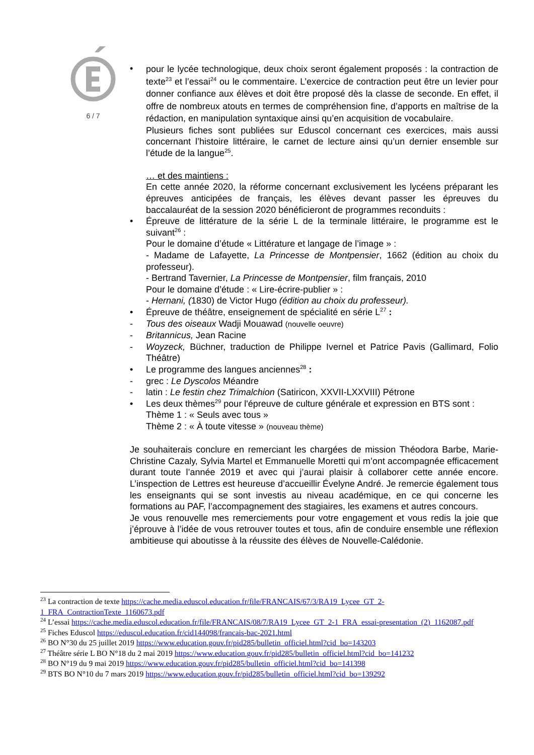6 / 7
•
pour le lycée technologique, deux choix seront également proposés : la contraction de texte<sup>23</sup> et l’essai<sup>24</sup> ou le commentaire. L’exercice de contraction peut être un levier pour donner confiance aux élèves et doit être proposé dès la classe de seconde. En effet, il offre de nombreux atouts en termes de compréhension fine, d’apports en maîtrise de la rédaction, en manipulation syntaxique ainsi qu’en acquisition de vocabulaire.
Plusieurs fiches sont publiées sur Eduscol concernant ces exercices, mais aussi concernant l’histoire littéraire, le carnet de lecture ainsi qu’un dernier ensemble sur l’étude de la langue<sup>25</sup>.
… et des maintiens :
En cette année 2020, la réforme concernant exclusivement les lycéens préparant les épreuves anticipées de français, les élèves devant passer les épreuves du baccalauréat de la session 2020 bénéficieront de programmes reconduits :
• Épreuve de littérature de la série L de la terminale littéraire, le programme est le suivant<sup>26</sup> :
Pour le domaine d’étude « Littérature et langage de l’image » :
- Madame de Lafayette, La Princesse de Montpensier, 1662 (édition au choix du professeur).
- Bertrand Tavernier, La Princesse de Montpensier, film français, 2010
Pour le domaine d’étude : « Lire-écrire-publier » :
- Hernani, (1830) de Victor Hugo (édition au choix du professeur).
• Épreuve de théâtre, enseignement de spécialité en série L<sup>27</sup> :
- Tous des oiseaux Wadji Mouawad (nouvelle oeuvre)
- Britannicus, Jean Racine
- Woyzeck, Büchner, traduction de Philippe Ivernel et Patrice Pavis (Gallimard, Folio Théâtre)
• Le programme des langues anciennes<sup>28</sup> :
- grec : Le Dyscolos Méandre
- latin : Le festin chez Trimalchion (Satiricon, XXVII-LXXVIII) Pétrone
• Les deux thèmes<sup>29</sup> pour l'épreuve de culture générale et expression en BTS sont :
Thème 1 : « Seuls avec tous »
Thème 2 : « À toute vitesse » (nouveau thème)
Je souhaiterais conclure en remerciant les chargées de mission Théodora Barbe, Marie-Christine Cazaly, Sylvia Martel et Emmanuelle Moretti qui m’ont accompagnée efficacement durant toute l’année 2019 et avec qui j’aurai plaisir à collaborer cette année encore. L’inspection de Lettres est heureuse d’accueillir Évelyne André. Je remercie également tous les enseignants qui se sont investis au niveau académique, en ce qui concerne les formations au PAF, l’accompagnement des stagiaires, les examens et autres concours.
Je vous renouvelle mes remerciements pour votre engagement et vous redis la joie que j’éprouve à l’idée de vous retrouver toutes et tous, afin de conduire ensemble une réflexion ambitieuse qui aboutisse à la réussite des élèves de Nouvelle-Calédonie.
<sup>23</sup> La contraction de texte https://cache.media.eduscol.education.fr/file/FRANCAIS/67/3/RA19_Lycee_GT_2-1_FRA_ContractionTexte_1160673.pdf
<sup>24</sup> L’essai https://cache.media.eduscol.education.fr/file/FRANCAIS/08/7/RA19_Lycee_GT_2-1_FRA_essai-presentation_(2)_1162087.pdf
<sup>25</sup> Fiches Eduscol https://eduscol.education.fr/cid144098/francais-bac-2021.html
<sup>26</sup> BO N°30 du 25 juillet 2019 https://www.education.gouv.fr/pid285/bulletin_officiel.html?cid_bo=143203
<sup>27</sup> Théâtre série L BO N°18 du 2 mai 2019 https://www.education.gouv.fr/pid285/bulletin_officiel.html?cid_bo=141232
<sup>28</sup> BO N°19 du 9 mai 2019 https://www.education.gouv.fr/pid285/bulletin_officiel.html?cid_bo=141398
<sup>29</sup> BTS BO N°10 du 7 mars 2019 https://www.education.gouv.fr/pid285/bulletin_officiel.html?cid_bo=139292